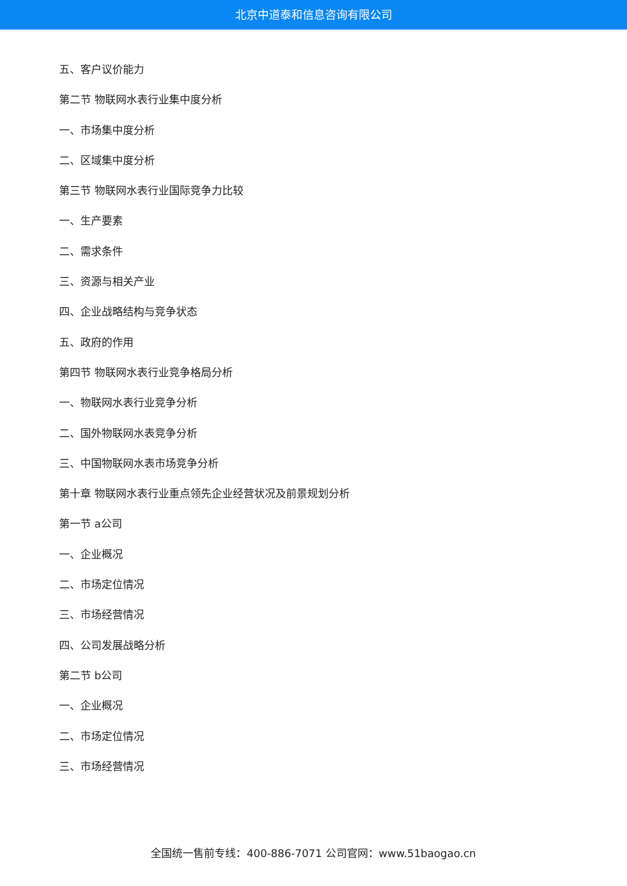北京中道泰和信息咨询有限公司
五、客户议价能力
第二节 物联网水表行业集中度分析
一、市场集中度分析
二、区域集中度分析
第三节 物联网水表行业国际竞争力比较
一、生产要素
二、需求条件
三、资源与相关产业
四、企业战略结构与竞争状态
五、政府的作用
第四节 物联网水表行业竞争格局分析
一、物联网水表行业竞争分析
二、国外物联网水表竞争分析
三、中国物联网水表市场竞争分析
第十章 物联网水表行业重点领先企业经营状况及前景规划分析
第一节 a公司
一、企业概况
二、市场定位情况
三、市场经营情况
四、公司发展战略分析
第二节 b公司
一、企业概况
二、市场定位情况
三、市场经营情况
全国统一售前专线：400-886-7071 公司官网：www.51baogao.cn